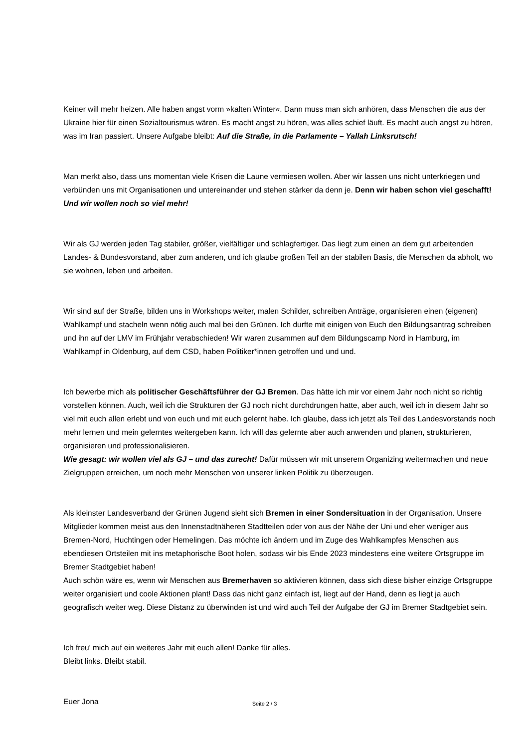Keiner will mehr heizen. Alle haben angst vorm »kalten Winter«. Dann muss man sich anhören, dass Menschen die aus der Ukraine hier für einen Sozialtourismus wären. Es macht angst zu hören, was alles schief läuft. Es macht auch angst zu hören, was im Iran passiert. Unsere Aufgabe bleibt: Auf die Straße, in die Parlamente – Yallah Linksrutsch!
Man merkt also, dass uns momentan viele Krisen die Laune vermiesen wollen. Aber wir lassen uns nicht unterkriegen und verbünden uns mit Organisationen und untereinander und stehen stärker da denn je. Denn wir haben schon viel geschafft! Und wir wollen noch so viel mehr!
Wir als GJ werden jeden Tag stabiler, größer, vielfältiger und schlagfertiger. Das liegt zum einen an dem gut arbeitenden Landes- & Bundesvorstand, aber zum anderen, und ich glaube großen Teil an der stabilen Basis, die Menschen da abholt, wo sie wohnen, leben und arbeiten.
Wir sind auf der Straße, bilden uns in Workshops weiter, malen Schilder, schreiben Anträge, organisieren einen (eigenen) Wahlkampf und stacheln wenn nötig auch mal bei den Grünen. Ich durfte mit einigen von Euch den Bildungsantrag schreiben und ihn auf der LMV im Frühjahr verabschieden! Wir waren zusammen auf dem Bildungscamp Nord in Hamburg, im Wahlkampf in Oldenburg, auf dem CSD, haben Politiker*innen getroffen und und und.
Ich bewerbe mich als politischer Geschäftsführer der GJ Bremen. Das hätte ich mir vor einem Jahr noch nicht so richtig vorstellen können. Auch, weil ich die Strukturen der GJ noch nicht durchdrungen hatte, aber auch, weil ich in diesem Jahr so viel mit euch allen erlebt und von euch und mit euch gelernt habe. Ich glaube, dass ich jetzt als Teil des Landesvorstands noch mehr lernen und mein gelerntes weitergeben kann. Ich will das gelernte aber auch anwenden und planen, strukturieren, organisieren und professionalisieren.
Wie gesagt: wir wollen viel als GJ – und das zurecht! Dafür müssen wir mit unserem Organizing weitermachen und neue Zielgruppen erreichen, um noch mehr Menschen von unserer linken Politik zu überzeugen.
Als kleinster Landesverband der Grünen Jugend sieht sich Bremen in einer Sondersituation in der Organisation. Unsere Mitglieder kommen meist aus den Innenstadtnäheren Stadtteilen oder von aus der Nähe der Uni und eher weniger aus Bremen-Nord, Huchtingen oder Hemelingen. Das möchte ich ändern und im Zuge des Wahlkampfes Menschen aus ebendiesen Ortsteilen mit ins metaphorische Boot holen, sodass wir bis Ende 2023 mindestens eine weitere Ortsgruppe im Bremer Stadtgebiet haben!
Auch schön wäre es, wenn wir Menschen aus Bremerhaven so aktivieren können, dass sich diese bisher einzige Ortsgruppe weiter organisiert und coole Aktionen plant! Dass das nicht ganz einfach ist, liegt auf der Hand, denn es liegt ja auch geografisch weiter weg. Diese Distanz zu überwinden ist und wird auch Teil der Aufgabe der GJ im Bremer Stadtgebiet sein.
Ich freu' mich auf ein weiteres Jahr mit euch allen! Danke für alles.
Bleibt links. Bleibt stabil.
Euer Jona
Seite 2 / 3